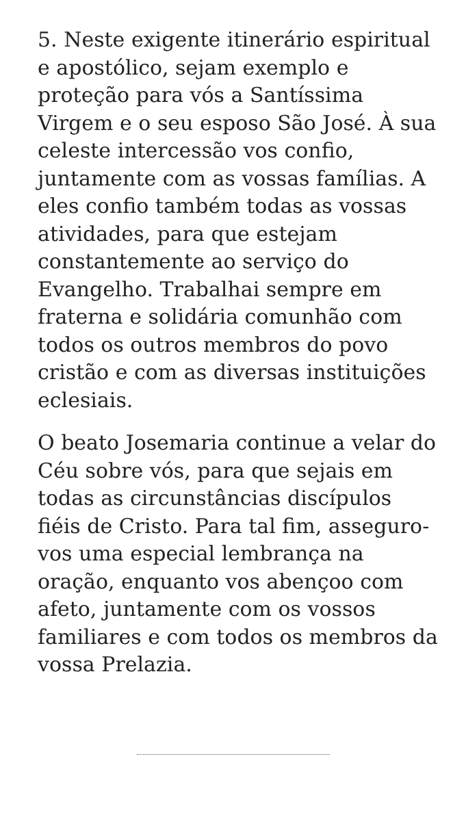5. Neste exigente itinerário espiritual e apostólico, sejam exemplo e proteção para vós a Santíssima Virgem e o seu esposo São José. À sua celeste intercessão vos confio, juntamente com as vossas famílias. A eles confio também todas as vossas atividades, para que estejam constantemente ao serviço do Evangelho. Trabalhai sempre em fraterna e solidária comunhão com todos os outros membros do povo cristão e com as diversas instituições eclesiais.
O beato Josemaria continue a velar do Céu sobre vós, para que sejais em todas as circunstâncias discípulos fiéis de Cristo. Para tal fim, asseguro-vos uma especial lembrança na oração, enquanto vos abençoo com afeto, juntamente com os vossos familiares e com todos os membros da vossa Prelazia.